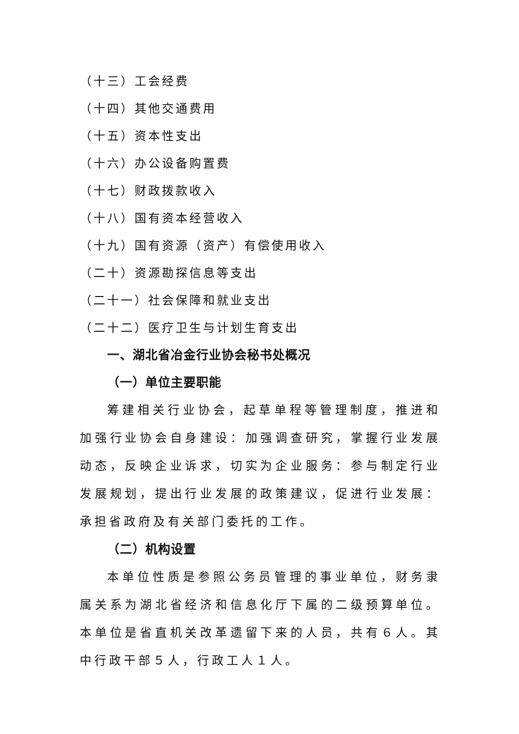（十三）工会经费
（十四）其他交通费用
（十五）资本性支出
（十六）办公设备购置费
（十七）财政拨款收入
（十八）国有资本经营收入
（十九）国有资源（资产）有偿使用收入
（二十）资源勘探信息等支出
（二十一）社会保障和就业支出
（二十二）医疗卫生与计划生育支出
一、湖北省冶金行业协会秘书处概况
（一）单位主要职能
筹建相关行业协会，起草单程等管理制度，推进和加强行业协会自身建设：加强调查研究，掌握行业发展动态，反映企业诉求，切实为企业服务：参与制定行业发展规划，提出行业发展的政策建议，促进行业发展：承担省政府及有关部门委托的工作。
（二）机构设置
本单位性质是参照公务员管理的事业单位，财务隶属关系为湖北省经济和信息化厅下属的二级预算单位。本单位是省直机关改革遗留下来的人员，共有６人。其中行政干部５人，行政工人１人。